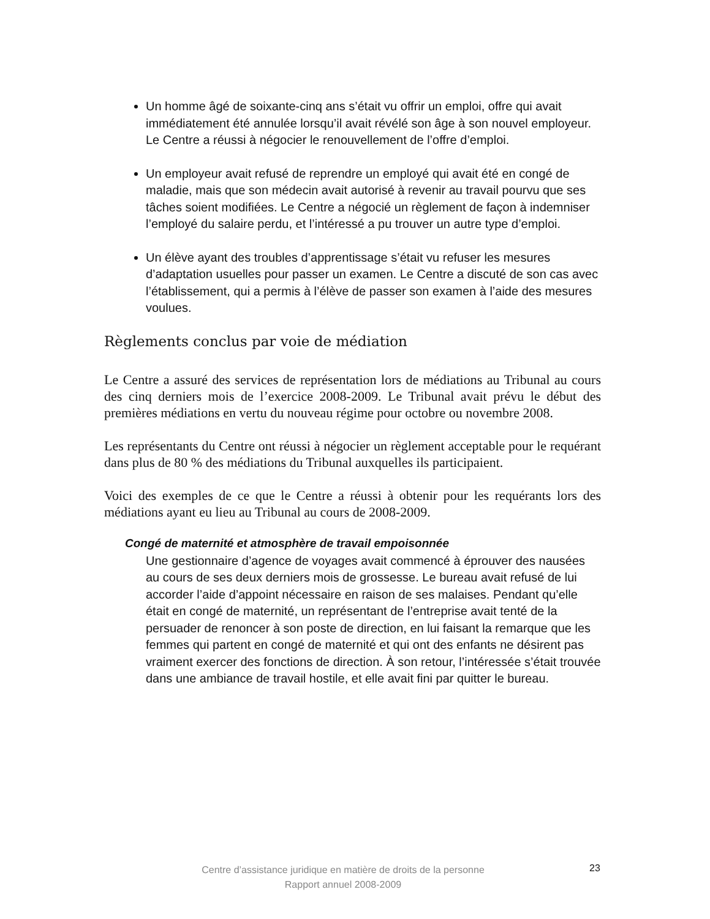Un homme âgé de soixante-cinq ans s’était vu offrir un emploi, offre qui avait immédiatement été annulée lorsqu’il avait révélé son âge à son nouvel employeur. Le Centre a réussi à négocier le renouvellement de l’offre d’emploi.
Un employeur avait refusé de reprendre un employé qui avait été en congé de maladie, mais que son médecin avait autorisé à revenir au travail pourvu que ses tâches soient modifiées. Le Centre a négocié un règlement de façon à indemniser l’employé du salaire perdu, et l’intéressé a pu trouver un autre type d’emploi.
Un élève ayant des troubles d’apprentissage s’était vu refuser les mesures d’adaptation usuelles pour passer un examen. Le Centre a discuté de son cas avec l’établissement, qui a permis à l’élève de passer son examen à l’aide des mesures voulues.
Règlements conclus par voie de médiation
Le Centre a assuré des services de représentation lors de médiations au Tribunal au cours des cinq derniers mois de l’exercice 2008-2009. Le Tribunal avait prévu le début des premières médiations en vertu du nouveau régime pour octobre ou novembre 2008.
Les représentants du Centre ont réussi à négocier un règlement acceptable pour le requérant dans plus de 80 % des médiations du Tribunal auxquelles ils participaient.
Voici des exemples de ce que le Centre a réussi à obtenir pour les requérants lors des médiations ayant eu lieu au Tribunal au cours de 2008-2009.
Congé de maternité et atmosphère de travail empoisonnée
Une gestionnaire d’agence de voyages avait commencé à éprouver des nausées au cours de ses deux derniers mois de grossesse. Le bureau avait refusé de lui accorder l’aide d’appoint nécessaire en raison de ses malaises. Pendant qu’elle était en congé de maternité, un représentant de l’entreprise avait tenté de la persuader de renoncer à son poste de direction, en lui faisant la remarque que les femmes qui partent en congé de maternité et qui ont des enfants ne désirent pas vraiment exercer des fonctions de direction. À son retour, l’intéressée s’était trouvée dans une ambiance de travail hostile, et elle avait fini par quitter le bureau.
Centre d’assistance juridique en matière de droits de la personne
Rapport annuel 2008-2009
23